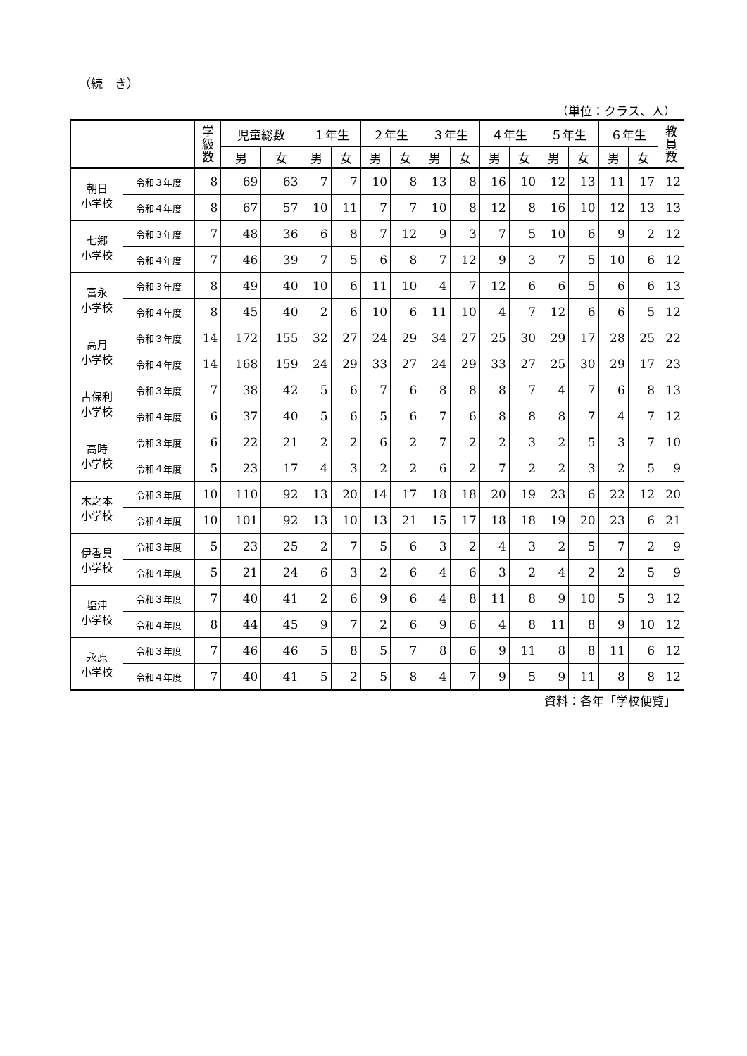（続　き）
（単位：クラス、人）
| | | 学 級 数 | 児童総数 | | １年生 | | ２年生 | | ３年生 | | ４年生 | | ５年生 | | ６年生 | | 教 員 数 |
| --- | --- | --- | --- | --- | --- | --- | --- | --- | --- | --- | --- | --- | --- | --- | --- | --- | --- |
| | | | 男 | 女 | 男 | 女 | 男 | 女 | 男 | 女 | 男 | 女 | 男 | 女 | 男 | 女 | |
| 朝日 小学校 | 令和３年度 | 8 | 69 | 63 | 7 | 7 | 10 | 8 | 13 | 8 | 16 | 10 | 12 | 13 | 11 | 17 | 12 |
| | 令和４年度 | 8 | 67 | 57 | 10 | 11 | 7 | 7 | 10 | 8 | 12 | 8 | 16 | 10 | 12 | 13 | 13 |
| 七郷 小学校 | 令和３年度 | 7 | 48 | 36 | 6 | 8 | 7 | 12 | 9 | 3 | 7 | 5 | 10 | 6 | 9 | 2 | 12 |
| | 令和４年度 | 7 | 46 | 39 | 7 | 5 | 6 | 8 | 7 | 12 | 9 | 3 | 7 | 5 | 10 | 6 | 12 |
| 富永 小学校 | 令和３年度 | 8 | 49 | 40 | 10 | 6 | 11 | 10 | 4 | 7 | 12 | 6 | 6 | 5 | 6 | 6 | 13 |
| | 令和４年度 | 8 | 45 | 40 | 2 | 6 | 10 | 6 | 11 | 10 | 4 | 7 | 12 | 6 | 6 | 5 | 12 |
| 高月 小学校 | 令和３年度 | 14 | 172 | 155 | 32 | 27 | 24 | 29 | 34 | 27 | 25 | 30 | 29 | 17 | 28 | 25 | 22 |
| | 令和４年度 | 14 | 168 | 159 | 24 | 29 | 33 | 27 | 24 | 29 | 33 | 27 | 25 | 30 | 29 | 17 | 23 |
| 古保利 小学校 | 令和３年度 | 7 | 38 | 42 | 5 | 6 | 7 | 6 | 8 | 8 | 8 | 7 | 4 | 7 | 6 | 8 | 13 |
| | 令和４年度 | 6 | 37 | 40 | 5 | 6 | 5 | 6 | 7 | 6 | 8 | 8 | 8 | 7 | 4 | 7 | 12 |
| 高時 小学校 | 令和３年度 | 6 | 22 | 21 | 2 | 2 | 6 | 2 | 7 | 2 | 2 | 3 | 2 | 5 | 3 | 7 | 10 |
| | 令和４年度 | 5 | 23 | 17 | 4 | 3 | 2 | 2 | 6 | 2 | 7 | 2 | 2 | 3 | 2 | 5 | 9 |
| 木之本 小学校 | 令和３年度 | 10 | 110 | 92 | 13 | 20 | 14 | 17 | 18 | 18 | 20 | 19 | 23 | 6 | 22 | 12 | 20 |
| | 令和４年度 | 10 | 101 | 92 | 13 | 10 | 13 | 21 | 15 | 17 | 18 | 18 | 19 | 20 | 23 | 6 | 21 |
| 伊香具 小学校 | 令和３年度 | 5 | 23 | 25 | 2 | 7 | 5 | 6 | 3 | 2 | 4 | 3 | 2 | 5 | 7 | 2 | 9 |
| | 令和４年度 | 5 | 21 | 24 | 6 | 3 | 2 | 6 | 4 | 6 | 3 | 2 | 4 | 2 | 2 | 5 | 9 |
| 塩津 小学校 | 令和３年度 | 7 | 40 | 41 | 2 | 6 | 9 | 6 | 4 | 8 | 11 | 8 | 9 | 10 | 5 | 3 | 12 |
| | 令和４年度 | 8 | 44 | 45 | 9 | 7 | 2 | 6 | 9 | 6 | 4 | 8 | 11 | 8 | 9 | 10 | 12 |
| 永原 小学校 | 令和３年度 | 7 | 46 | 46 | 5 | 8 | 5 | 7 | 8 | 6 | 9 | 11 | 8 | 8 | 11 | 6 | 12 |
| | 令和４年度 | 7 | 40 | 41 | 5 | 2 | 5 | 8 | 4 | 7 | 9 | 5 | 9 | 11 | 8 | 8 | 12 |
資料：各年「学校便覧」